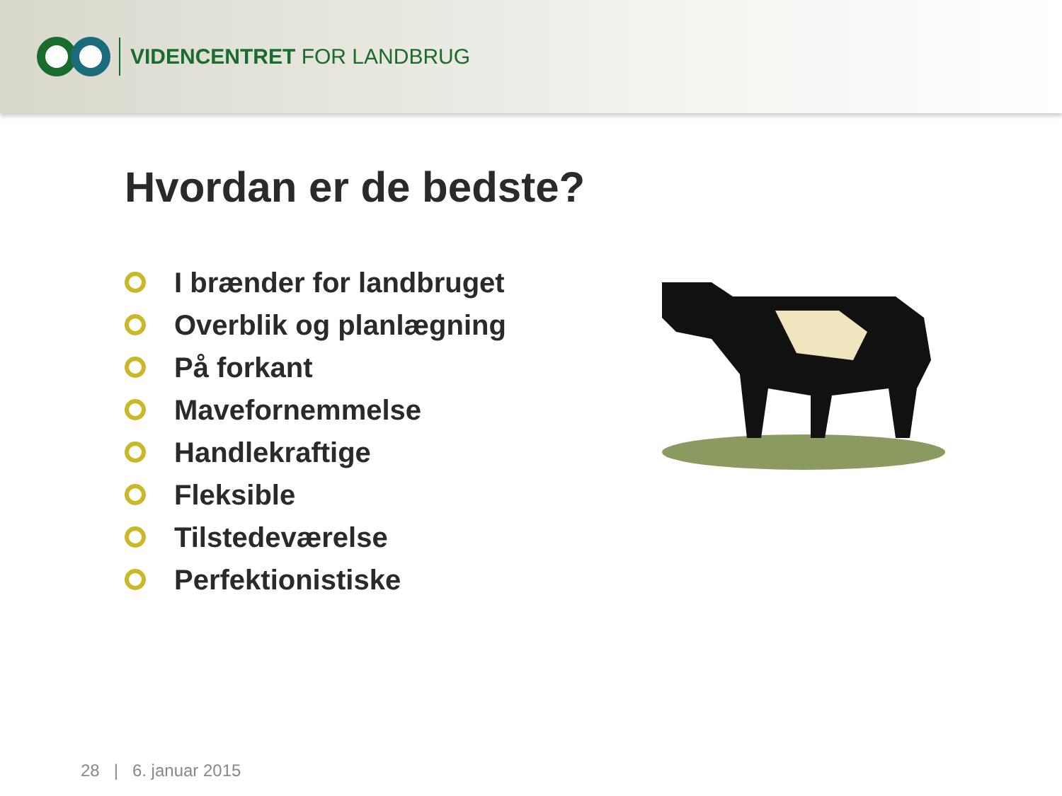VIDENCENTRET FOR LANDBRUG
Hvordan er de bedste?
I brænder for landbruget
Overblik og planlægning
På forkant
Mavefornemmelse
Handlekraftige
Fleksible
Tilstedeværelse
Perfektionistiske
28 | 6. januar 2015